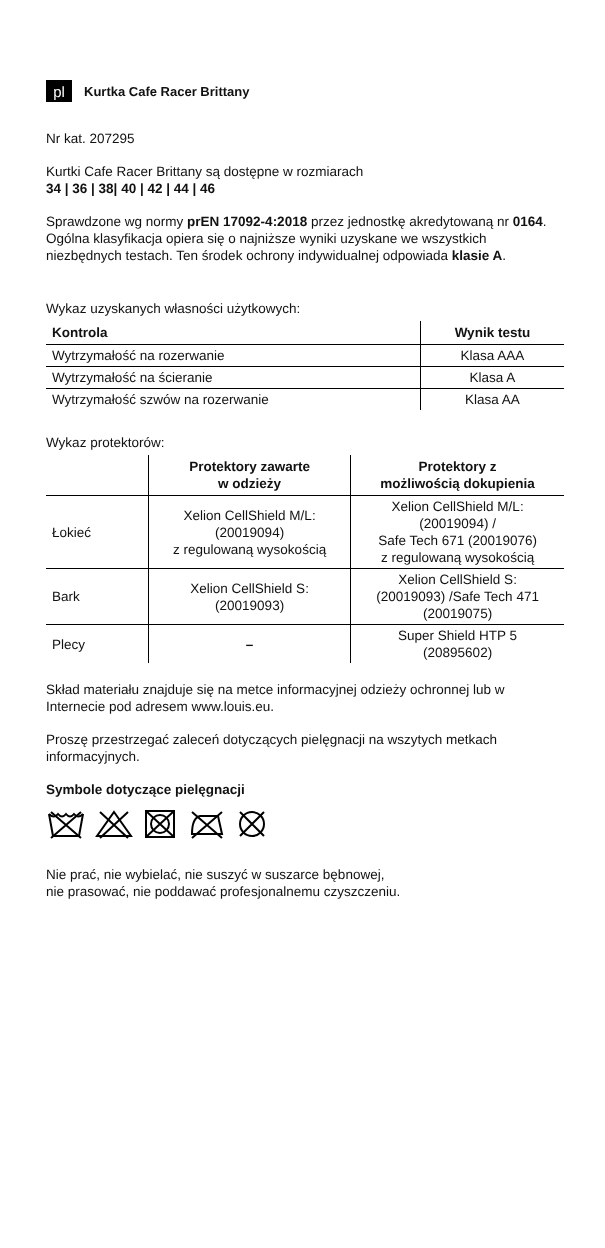pl
Kurtka Cafe Racer Brittany
Nr kat. 207295
Kurtki Cafe Racer Brittany są dostępne w rozmiarach
34 | 36 | 38| 40 | 42 | 44 | 46
Sprawdzone wg normy prEN 17092-4:2018 przez jednostkę akredytowaną nr 0164. Ogólna klasyfikacja opiera się o najniższe wyniki uzyskane we wszystkich niezbędnych testach. Ten środek ochrony indywidualnej odpowiada klasie A.
Wykaz uzyskanych własności użytkowych:
| Kontrola | Wynik testu |
| --- | --- |
| Wytrzymałość na rozerwanie | Klasa AAA |
| Wytrzymałość na ścieranie | Klasa A |
| Wytrzymałość szwów na rozerwanie | Klasa AA |
Wykaz protektorów:
| | Protektory zawarte w odzieży | Protektory z możliwością dokupienia |
| --- | --- | --- |
| Łokieć | Xelion CellShield M/L: (20019094) z regulowaną wysokością | Xelion CellShield M/L: (20019094) / Safe Tech 671 (20019076) z regulowaną wysokością |
| Bark | Xelion CellShield S: (20019093) | Xelion CellShield S: (20019093) /Safe Tech 471 (20019075) |
| Plecy | – | Super Shield HTP 5 (20895602) |
Skład materiału znajduje się na metce informacyjnej odzieży ochronnej lub w Internecie pod adresem www.louis.eu.
Proszę przestrzegać zaleceń dotyczących pielęgnacji na wszytych metkach informacyjnych.
Symbole dotyczące pielęgnacji
Nie prać, nie wybielać, nie suszyć w suszarce bębnowej,
nie prasować, nie poddawać profesjonalnemu czyszczeniu.